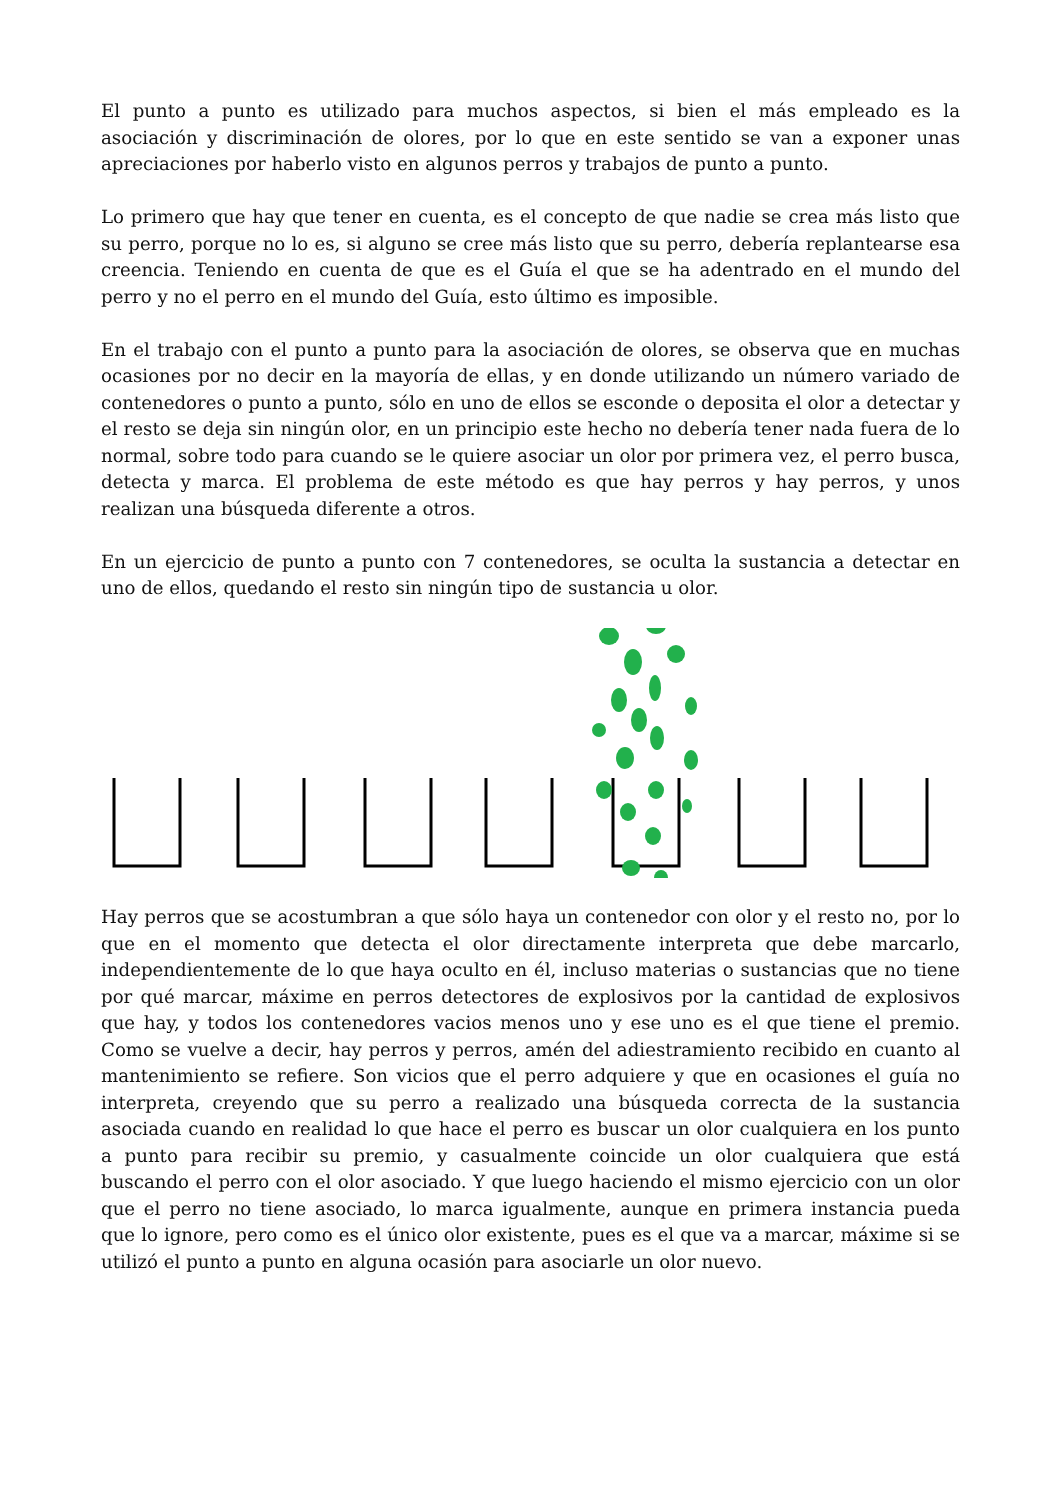El punto a punto es utilizado para muchos aspectos, si bien el más empleado es la asociación y discriminación de olores, por lo que en este sentido se van a exponer unas apreciaciones por haberlo visto en algunos perros y trabajos de punto a punto.
Lo primero que hay que tener en cuenta, es el concepto de que nadie se crea más listo que su perro, porque no lo es, si alguno se cree más listo que su perro, debería replantearse esa creencia. Teniendo en cuenta de que es el Guía el que se ha adentrado en el mundo del perro y no el perro en el mundo del Guía, esto último es imposible.
En el trabajo con el punto a punto para la asociación de olores, se observa que en muchas ocasiones por no decir en la mayoría de ellas, y en donde utilizando un número variado de contenedores o punto a punto, sólo en uno de ellos se esconde o deposita el olor a detectar y el resto se deja sin ningún olor, en un principio este hecho no debería tener nada fuera de lo normal, sobre todo para cuando se le quiere asociar un olor por primera vez, el perro busca, detecta y marca. El problema de este método es que hay perros y hay perros, y unos realizan una búsqueda diferente a otros.
En un ejercicio de punto a punto con 7 contenedores, se oculta la sustancia a detectar en uno de ellos, quedando el resto sin ningún tipo de sustancia u olor.
Hay perros que se acostumbran a que sólo haya un contenedor con olor y el resto no, por lo que en el momento que detecta el olor directamente interpreta que debe marcarlo, independientemente de lo que haya oculto en él, incluso materias o sustancias que no tiene por qué marcar, máxime en perros detectores de explosivos por la cantidad de explosivos que hay, y todos los contenedores vacios menos uno y ese uno es el que tiene el premio. Como se vuelve a decir, hay perros y perros, amén del adiestramiento recibido en cuanto al mantenimiento se refiere. Son vicios que el perro adquiere y que en ocasiones el guía no interpreta, creyendo que su perro a realizado una búsqueda correcta de la sustancia asociada cuando en realidad lo que hace el perro es buscar un olor cualquiera en los punto a punto para recibir su premio, y casualmente coincide un olor cualquiera que está buscando el perro con el olor asociado. Y que luego haciendo el mismo ejercicio con un olor que el perro no tiene asociado, lo marca igualmente, aunque en primera instancia pueda que lo ignore, pero como es el único olor existente, pues es el que va a marcar, máxime si se utilizó el punto a punto en alguna ocasión para asociarle un olor nuevo.